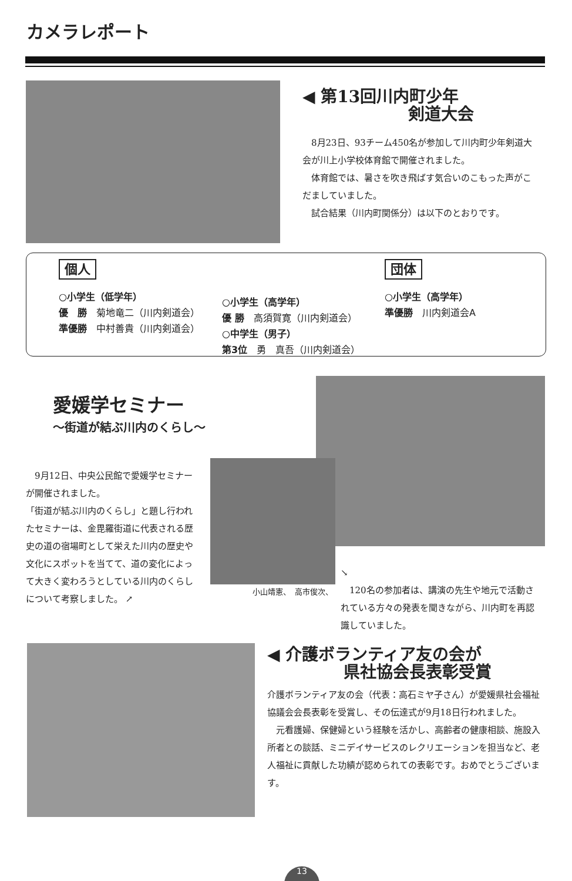カメラレポート
◀ 第13回川内町少年
剣道大会
　8月23日、93チーム450名が参加して川内町少年剣道大会が川上小学校体育館で開催されました。
　体育館では、暑さを吹き飛ばす気合いのこもった声がこだましていました。
　試合結果（川内町関係分）は以下のとおりです。
個人
○小学生（低学年）
優　勝　菊地竜二（川内剣道会）
準優勝　中村善貴（川内剣道会）
○小学生（高学年）
優 勝　高須賀寛（川内剣道会）
○中学生（男子）
第3位　勇　真吾（川内剣道会）
団体
○小学生（高学年）
準優勝　川内剣道会A
愛媛学セミナー
～街道が結ぶ川内のくらし～
　9月12日、中央公民館で愛媛学セミナーが開催されました。
「街道が結ぶ川内のくらし」と題し行われたセミナーは、金毘羅街道に代表される歴史の道の宿場町として栄えた川内の歴史や文化にスポットを当てて、道の変化によって大きく変わろうとしている川内のくらしについて考察しました。 ↗
小山靖憲、　高市俊次、
↘
　120名の参加者は、講演の先生や地元で活動されている方々の発表を聞きながら、川内町を再認識していました。
◀ 介護ボランティア友の会が
県社協会長表彰受賞
介護ボランティア友の会（代表：高石ミヤ子さん）が愛媛県社会福祉協議会会長表彰を受賞し、その伝達式が9月18日行われました。
　元看護婦、保健婦という経験を活かし、高齢者の健康相談、施設入所者との談話、ミニデイサービスのレクリエーションを担当など、老人福祉に貢献した功績が認められての表彰です。おめでとうございます。
13